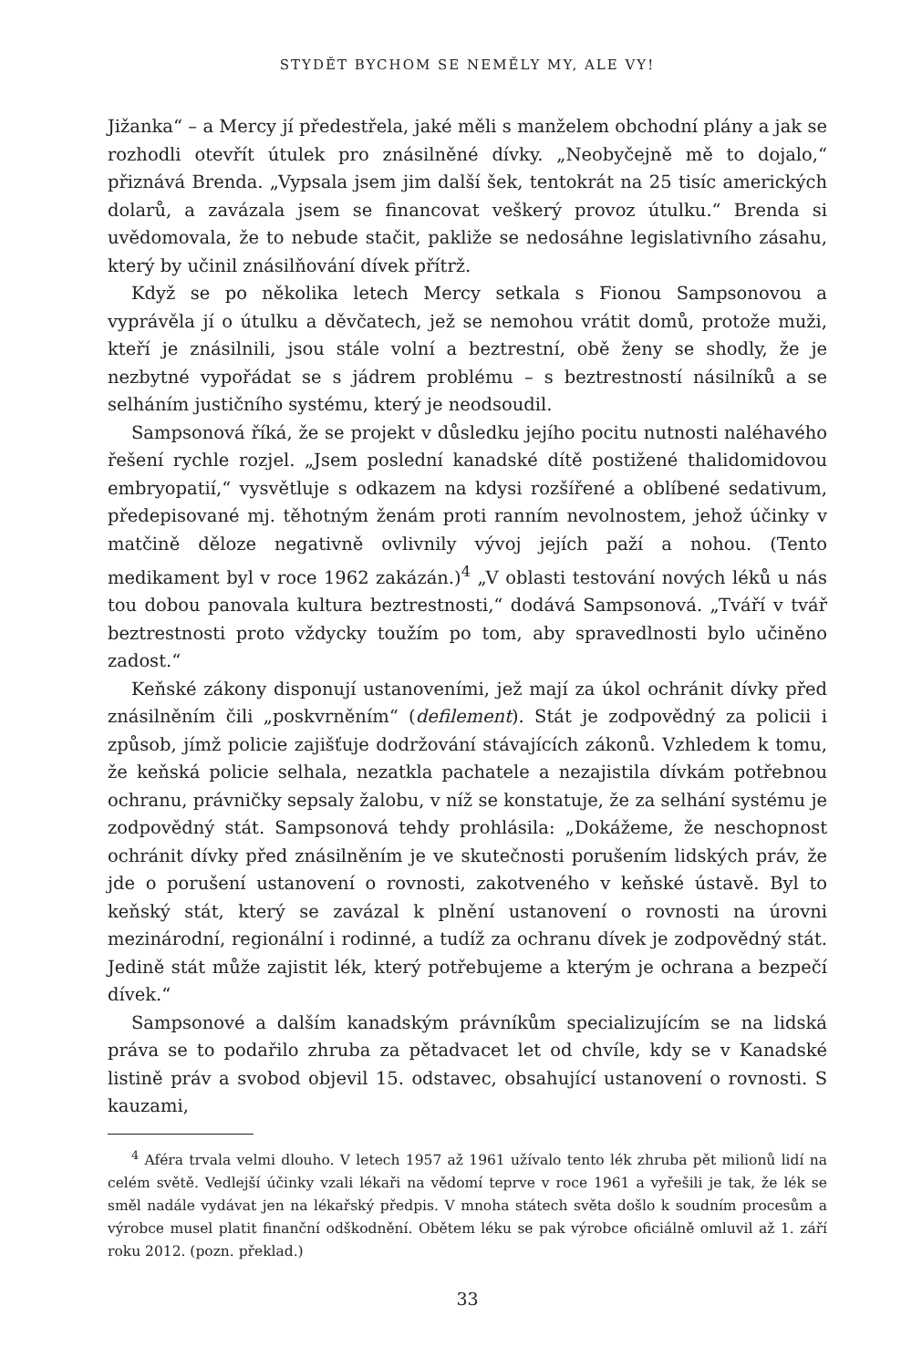STYDĚT BYCHOM SE NEMĚLY MY, ALE VY!
Jižanka“ – a Mercy jí předestřela, jaké měli s manželem obchodní plány a jak se rozhodli otevřít útulek pro znásilněné dívky. „Neobyčejně mě to dojalo,“ přiznává Brenda. „Vypsala jsem jim další šek, tentokrát na 25 tisíc amerických dolarů, a zavázala jsem se financovat veškerý provoz útulku.“ Brenda si uvědomovala, že to nebude stačit, pakliže se nedosáhne legislativního zásahu, který by učinil znásilňování dívek přítrž.
Když se po několika letech Mercy setkala s Fionou Sampsonovou a vyprávěla jí o útulku a děvčatech, jež se nemohou vrátit domů, protože muži, kteří je znásilnili, jsou stále volní a beztrestní, obě ženy se shodly, že je nezbytné vypořádat se s jádrem problému – s beztrestností násilníků a se selháním justičního systému, který je neodsoudil.
Sampsonová říká, že se projekt v důsledku jejího pocitu nutnosti naléhavého řešení rychle rozjel. „Jsem poslední kanadské dítě postižené thalidomidovou embryopatií,“ vysvětluje s odkazem na kdysi rozšířené a oblíbené sedativum, předepisované mj. těhotným ženám proti ranním nevolnostem, jehož účinky v matčině děloze negativně ovlivnily vývoj jejích paží a nohou. (Tento medikament byl v roce 1962 zakázán.)<sup>4</sup> „V oblasti testování nových léků u nás tou dobou panovala kultura beztrestnosti,“ dodává Sampsonová. „Tváří v tvář beztrestnosti proto vždycky toužím po tom, aby spravedlnosti bylo učiněno zadost.“
Keňské zákony disponují ustanoveními, jež mají za úkol ochránit dívky před znásilněním čili „poskvrněním“ (defilement). Stát je zodpovědný za policii i způsob, jímž policie zajišťuje dodržování stávajících zákonů. Vzhledem k tomu, že keňská policie selhala, nezatkla pachatele a nezajistila dívkám potřebnou ochranu, právničky sepsaly žalobu, v níž se konstatuje, že za selhání systému je zodpovědný stát. Sampsonová tehdy prohlásila: „Dokážeme, že neschopnost ochránit dívky před znásilněním je ve skutečnosti porušením lidských práv, že jde o porušení ustanovení o rovnosti, zakotveného v keňské ústavě. Byl to keňský stát, který se zavázal k plnění ustanovení o rovnosti na úrovni mezinárodní, regionální i rodinné, a tudíž za ochranu dívek je zodpovědný stát. Jedině stát může zajistit lék, který potřebujeme a kterým je ochrana a bezpečí dívek.“
Sampsonové a dalším kanadským právníkům specializujícím se na lidská práva se to podařilo zhruba za pětadvacet let od chvíle, kdy se v Kanadské listině práv a svobod objevil 15. odstavec, obsahující ustanovení o rovnosti. S kauzami,
<sup>4</sup> Aféra trvala velmi dlouho. V letech 1957 až 1961 užívalo tento lék zhruba pět milionů lidí na celém světě. Vedlejší účinky vzali lékaři na vědomí teprve v roce 1961 a vyřešili je tak, že lék se směl nadále vydávat jen na lékařský předpis. V mnoha státech světa došlo k soudním procesům a výrobce musel platit finanční odškodnění. Obětem léku se pak výrobce oficiálně omluvil až 1. září roku 2012. (pozn. překlad.)
33